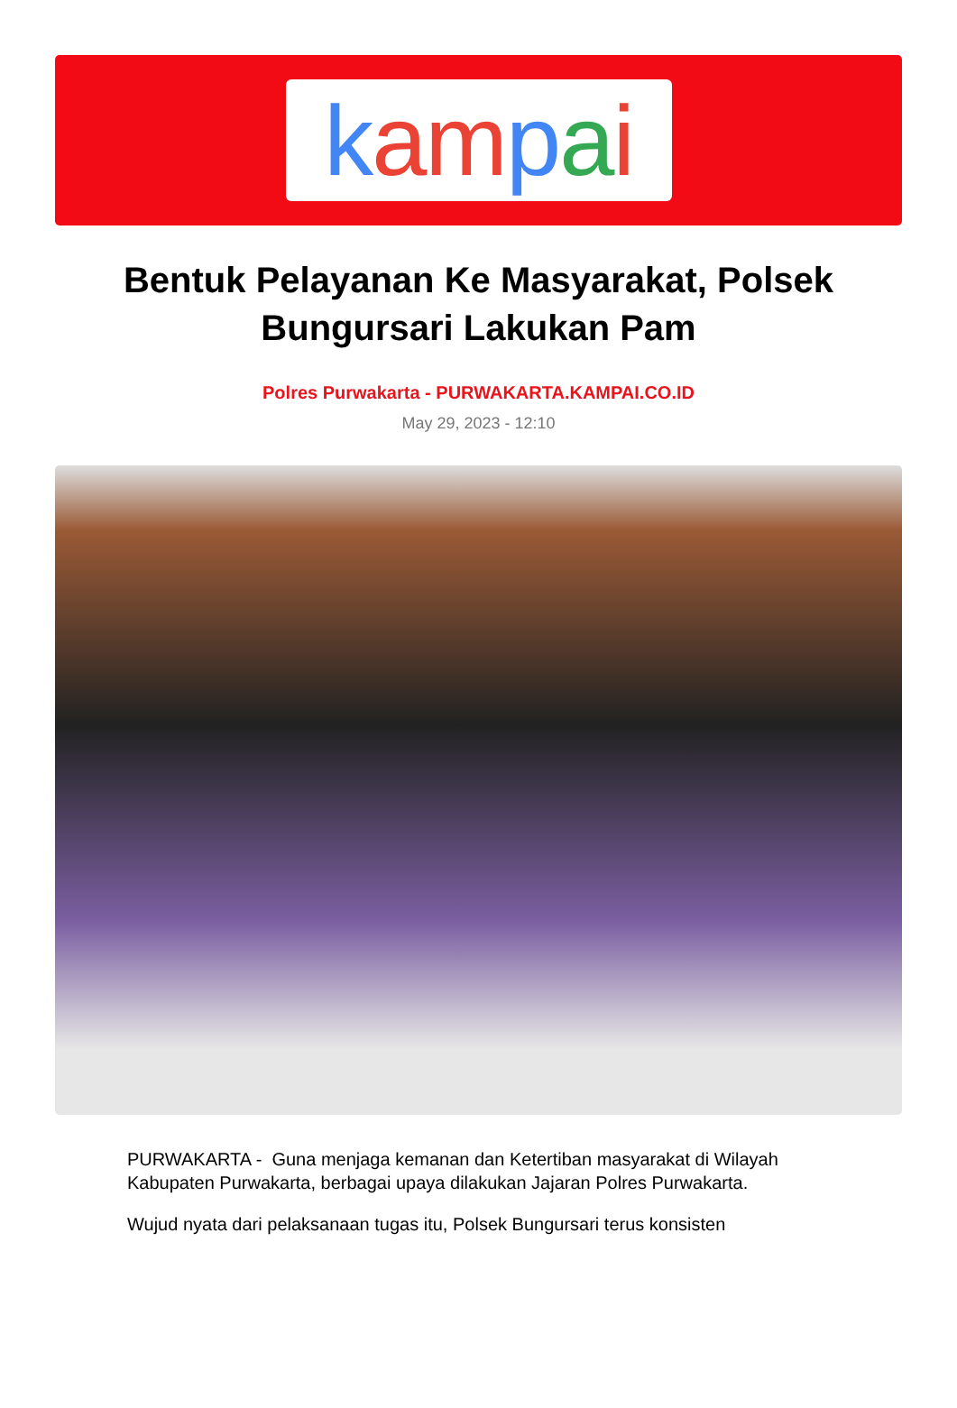kam pai
Bentuk Pelayanan Ke Masyarakat, Polsek Bungursari Lakukan Pam
Polres Purwakarta - PURWAKARTA.KAMPAI.CO.ID
May 29, 2023 - 12:10
PURWAKARTA - Guna menjaga kemanan dan Ketertiban masyarakat di Wilayah Kabupaten Purwakarta, berbagai upaya dilakukan Jajaran Polres Purwakarta.
Wujud nyata dari pelaksanaan tugas itu, Polsek Bungursari terus konsisten